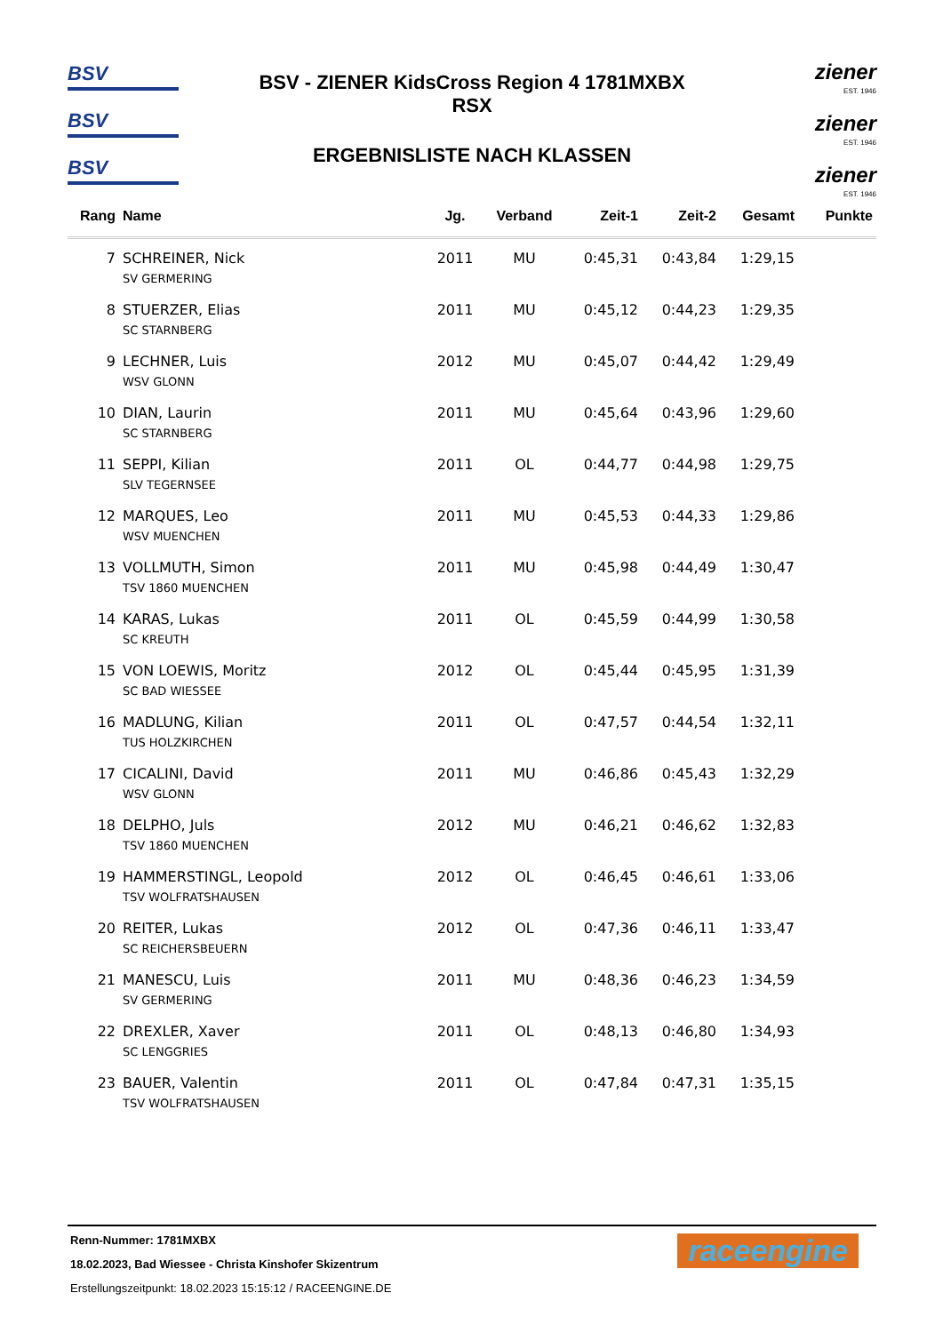BSV
BSV
BSV
BSV - ZIENER KidsCross Region 4 1781MXBX
RSX
ERGEBNISLISTE NACH KLASSEN
ziener
EST. 1946
ziener
EST. 1946
ziener
EST. 1946
| Rang | Name | Jg. | Verband | Zeit-1 | Zeit-2 | Gesamt | Punkte |
| --- | --- | --- | --- | --- | --- | --- | --- |
| 7 | SCHREINER, Nick | 2011 | MU | 0:45,31 | 0:43,84 | 1:29,15 | |
| | SV GERMERING | | | | | | |
| 8 | STUERZER, Elias | 2011 | MU | 0:45,12 | 0:44,23 | 1:29,35 | |
| | SC STARNBERG | | | | | | |
| 9 | LECHNER, Luis | 2012 | MU | 0:45,07 | 0:44,42 | 1:29,49 | |
| | WSV GLONN | | | | | | |
| 10 | DIAN, Laurin | 2011 | MU | 0:45,64 | 0:43,96 | 1:29,60 | |
| | SC STARNBERG | | | | | | |
| 11 | SEPPI, Kilian | 2011 | OL | 0:44,77 | 0:44,98 | 1:29,75 | |
| | SLV TEGERNSEE | | | | | | |
| 12 | MARQUES, Leo | 2011 | MU | 0:45,53 | 0:44,33 | 1:29,86 | |
| | WSV MUENCHEN | | | | | | |
| 13 | VOLLMUTH, Simon | 2011 | MU | 0:45,98 | 0:44,49 | 1:30,47 | |
| | TSV 1860 MUENCHEN | | | | | | |
| 14 | KARAS, Lukas | 2011 | OL | 0:45,59 | 0:44,99 | 1:30,58 | |
| | SC KREUTH | | | | | | |
| 15 | VON LOEWIS, Moritz | 2012 | OL | 0:45,44 | 0:45,95 | 1:31,39 | |
| | SC BAD WIESSEE | | | | | | |
| 16 | MADLUNG, Kilian | 2011 | OL | 0:47,57 | 0:44,54 | 1:32,11 | |
| | TUS HOLZKIRCHEN | | | | | | |
| 17 | CICALINI, David | 2011 | MU | 0:46,86 | 0:45,43 | 1:32,29 | |
| | WSV GLONN | | | | | | |
| 18 | DELPHO, Juls | 2012 | MU | 0:46,21 | 0:46,62 | 1:32,83 | |
| | TSV 1860 MUENCHEN | | | | | | |
| 19 | HAMMERSTINGL, Leopold | 2012 | OL | 0:46,45 | 0:46,61 | 1:33,06 | |
| | TSV WOLFRATSHAUSEN | | | | | | |
| 20 | REITER, Lukas | 2012 | OL | 0:47,36 | 0:46,11 | 1:33,47 | |
| | SC REICHERSBEUERN | | | | | | |
| 21 | MANESCU, Luis | 2011 | MU | 0:48,36 | 0:46,23 | 1:34,59 | |
| | SV GERMERING | | | | | | |
| 22 | DREXLER, Xaver | 2011 | OL | 0:48,13 | 0:46,80 | 1:34,93 | |
| | SC LENGGRIES | | | | | | |
| 23 | BAUER, Valentin | 2011 | OL | 0:47,84 | 0:47,31 | 1:35,15 | |
| | TSV WOLFRATSHAUSEN | | | | | | |
Renn-Nummer: 1781MXBX
18.02.2023, Bad Wiessee - Christa Kinshofer Skizentrum
Erstellungszeitpunkt: 18.02.2023 15:15:12 / RACEENGINE.DE
raceengine